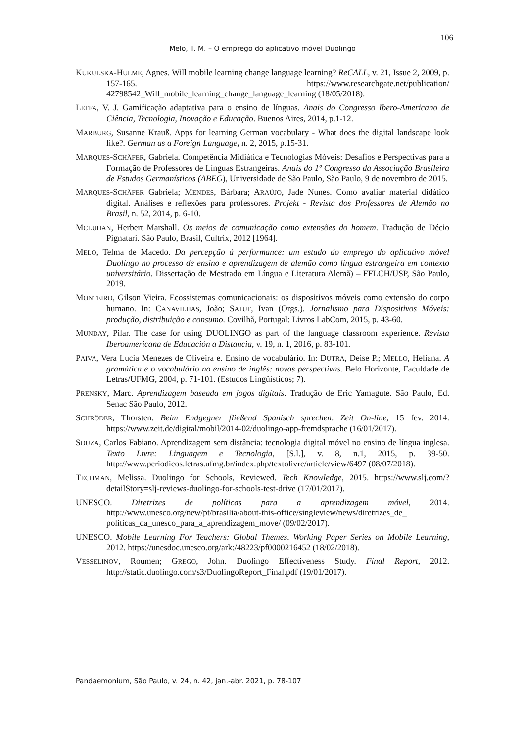106
Melo, T. M. – O emprego do aplicativo móvel Duolingo
KUKULSKA-HULME, Agnes. Will mobile learning change language learning? ReCALL, v. 21, Issue 2, 2009, p. 157-165. https://www.researchgate.net/publication/ 42798542_Will_mobile_learning_change_language_learning (18/05/2018).
LEFFA, V. J. Gamificação adaptativa para o ensino de línguas. Anais do Congresso Ibero-Americano de Ciência, Tecnologia, Inovação e Educação. Buenos Aires, 2014, p.1-12.
MARBURG, Susanne Krauß. Apps for learning German vocabulary - What does the digital landscape look like?. German as a Foreign Language, n. 2, 2015, p.15-31.
MARQUES-SCHÄFER, Gabriela. Competência Midiática e Tecnologias Móveis: Desafios e Perspectivas para a Formação de Professores de Línguas Estrangeiras. Anais do 1º Congresso da Associação Brasileira de Estudos Germanísticos (ABEG), Universidade de São Paulo, São Paulo, 9 de novembro de 2015.
MARQUES-SCHÄFER Gabriela; MENDES, Bárbara; ARAÚJO, Jade Nunes. Como avaliar material didático digital. Análises e reflexões para professores. Projekt - Revista dos Professores de Alemão no Brasil, n. 52, 2014, p. 6-10.
MCLUHAN, Herbert Marshall. Os meios de comunicação como extensões do homem. Tradução de Décio Pignatari. São Paulo, Brasil, Cultrix, 2012 [1964].
MELO, Telma de Macedo. Da percepção à performance: um estudo do emprego do aplicativo móvel Duolingo no processo de ensino e aprendizagem de alemão como língua estrangeira em contexto universitário. Dissertação de Mestrado em Língua e Literatura Alemã) – FFLCH/USP, São Paulo, 2019.
MONTEIRO, Gilson Vieira. Ecossistemas comunicacionais: os dispositivos móveis como extensão do corpo humano. In: CANAVILHAS, João; SATUF, Ivan (Orgs.). Jornalismo para Dispositivos Móveis: produção, distribuição e consumo. Covilhã, Portugal: Livros LabCom, 2015, p. 43-60.
MUNDAY, Pilar. The case for using DUOLINGO as part of the language classroom experience. Revista Iberoamericana de Educación a Distancia, v. 19, n. 1, 2016, p. 83-101.
PAIVA, Vera Lucia Menezes de Oliveira e. Ensino de vocabulário. In: DUTRA, Deise P.; MELLO, Heliana. A gramática e o vocabulário no ensino de inglês: novas perspectivas. Belo Horizonte, Faculdade de Letras/UFMG, 2004, p. 71-101. (Estudos Lingüísticos; 7).
PRENSKY, Marc. Aprendizagem baseada em jogos digitais. Tradução de Eric Yamagute. São Paulo, Ed. Senac São Paulo, 2012.
SCHRÖDER, Thorsten. Beim Endgegner fließend Spanisch sprechen. Zeit On-line, 15 fev. 2014. https://www.zeit.de/digital/mobil/2014-02/duolingo-app-fremdsprache (16/01/2017).
SOUZA, Carlos Fabiano. Aprendizagem sem distância: tecnologia digital móvel no ensino de língua inglesa. Texto Livre: Linguagem e Tecnologia, [S.l.], v. 8, n.1, 2015, p. 39-50. http://www.periodicos.letras.ufmg.br/index.php/textolivre/article/view/6497 (08/07/2018).
TECHMAN, Melissa. Duolingo for Schools, Reviewed. Tech Knowledge, 2015. https://www.slj.com/?detailStory=slj-reviews-duolingo-for-schools-test-drive (17/01/2017).
UNESCO. Diretrizes de políticas para a aprendizagem móvel, 2014. http://www.unesco.org/new/pt/brasilia/about-this-office/singleview/news/diretrizes_de_ politicas_da_unesco_para_a_aprendizagem_move/ (09/02/2017).
UNESCO. Mobile Learning For Teachers: Global Themes. Working Paper Series on Mobile Learning, 2012. https://unesdoc.unesco.org/ark:/48223/pf0000216452 (18/02/2018).
VESSELINOV, Roumen; GREGO, John. Duolingo Effectiveness Study. Final Report, 2012. http://static.duolingo.com/s3/DuolingoReport_Final.pdf (19/01/2017).
Pandaemonium, São Paulo, v. 24, n. 42, jan.-abr. 2021, p. 78-107